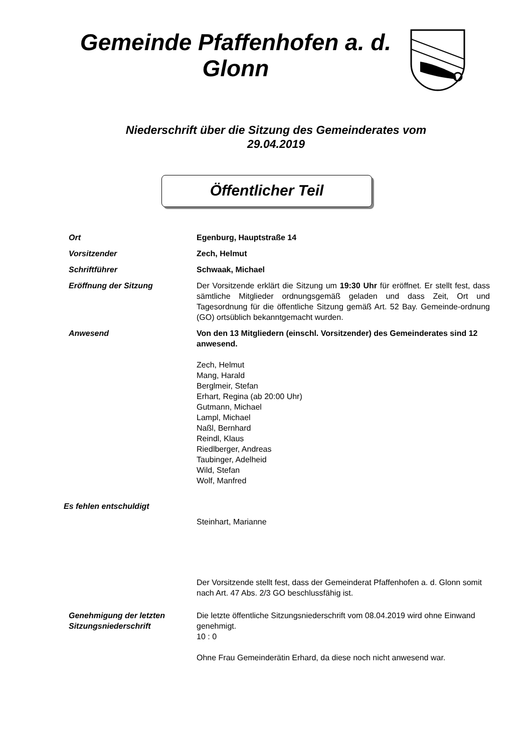Gemeinde Pfaffenhofen a. d. Glonn
Niederschrift über die Sitzung des Gemeinderates vom 29.04.2019
Öffentlicher Teil
Ort Egenburg, Hauptstraße 14
Vorsitzender Zech, Helmut
Schriftführer Schwaak, Michael
Eröffnung der Sitzung Der Vorsitzende erklärt die Sitzung um 19:30 Uhr für eröffnet. Er stellt fest, dass sämtliche Mitglieder ordnungsgemäß geladen und dass Zeit, Ort und Tagesordnung für die öffentliche Sitzung gemäß Art. 52 Bay. Gemeinde-ordnung (GO) ortsüblich bekanntgemacht wurden.
Anwesend Von den 13 Mitgliedern (einschl. Vorsitzender) des Gemeinderates sind 12 anwesend.
Zech, Helmut
Mang, Harald
Berglmeir, Stefan
Erhart, Regina (ab 20:00 Uhr)
Gutmann, Michael
Lampl, Michael
Naßl, Bernhard
Reindl, Klaus
Riedlberger, Andreas
Taubinger, Adelheid
Wild, Stefan
Wolf, Manfred
Es fehlen entschuldigt
Steinhart, Marianne
Der Vorsitzende stellt fest, dass der Gemeinderat Pfaffenhofen a. d. Glonn somit nach Art. 47 Abs. 2/3 GO beschlussfähig ist.
Genehmigung der letzten Sitzungsniederschrift
Die letzte öffentliche Sitzungsniederschrift vom 08.04.2019 wird ohne Einwand genehmigt.
10 : 0
Ohne Frau Gemeinderätin Erhard, da diese noch nicht anwesend war.